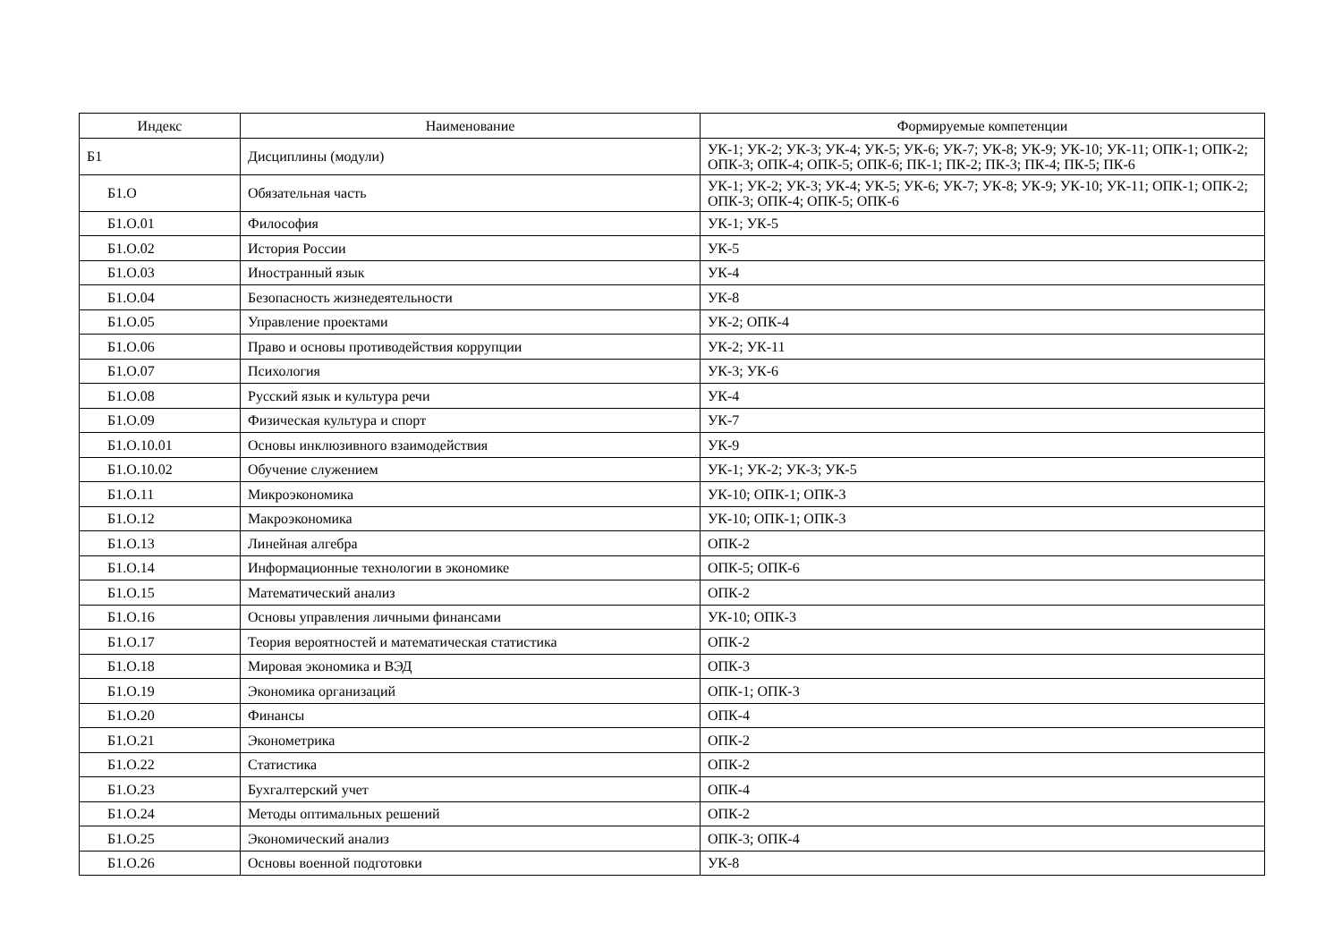| Индекс | Наименование | Формируемые компетенции |
| --- | --- | --- |
| Б1 | Дисциплины (модули) | УК-1; УК-2; УК-3; УК-4; УК-5; УК-6; УК-7; УК-8; УК-9; УК-10; УК-11; ОПК-1; ОПК-2; ОПК-3; ОПК-4; ОПК-5; ОПК-6; ПК-1; ПК-2; ПК-3; ПК-4; ПК-5; ПК-6 |
| Б1.О | Обязательная часть | УК-1; УК-2; УК-3; УК-4; УК-5; УК-6; УК-7; УК-8; УК-9; УК-10; УК-11; ОПК-1; ОПК-2; ОПК-3; ОПК-4; ОПК-5; ОПК-6 |
| Б1.О.01 | Философия | УК-1; УК-5 |
| Б1.О.02 | История России | УК-5 |
| Б1.О.03 | Иностранный язык | УК-4 |
| Б1.О.04 | Безопасность жизнедеятельности | УК-8 |
| Б1.О.05 | Управление проектами | УК-2; ОПК-4 |
| Б1.О.06 | Право и основы противодействия коррупции | УК-2; УК-11 |
| Б1.О.07 | Психология | УК-3; УК-6 |
| Б1.О.08 | Русский язык и культура речи | УК-4 |
| Б1.О.09 | Физическая культура и спорт | УК-7 |
| Б1.О.10.01 | Основы инклюзивного взаимодействия | УК-9 |
| Б1.О.10.02 | Обучение служением | УК-1; УК-2; УК-3; УК-5 |
| Б1.О.11 | Микроэкономика | УК-10; ОПК-1; ОПК-3 |
| Б1.О.12 | Макроэкономика | УК-10; ОПК-1; ОПК-3 |
| Б1.О.13 | Линейная алгебра | ОПК-2 |
| Б1.О.14 | Информационные технологии в экономике | ОПК-5; ОПК-6 |
| Б1.О.15 | Математический анализ | ОПК-2 |
| Б1.О.16 | Основы управления личными финансами | УК-10; ОПК-3 |
| Б1.О.17 | Теория вероятностей и математическая статистика | ОПК-2 |
| Б1.О.18 | Мировая экономика и ВЭД | ОПК-3 |
| Б1.О.19 | Экономика организаций | ОПК-1; ОПК-3 |
| Б1.О.20 | Финансы | ОПК-4 |
| Б1.О.21 | Эконометрика | ОПК-2 |
| Б1.О.22 | Статистика | ОПК-2 |
| Б1.О.23 | Бухгалтерский учет | ОПК-4 |
| Б1.О.24 | Методы оптимальных решений | ОПК-2 |
| Б1.О.25 | Экономический анализ | ОПК-3; ОПК-4 |
| Б1.О.26 | Основы военной подготовки | УК-8 |